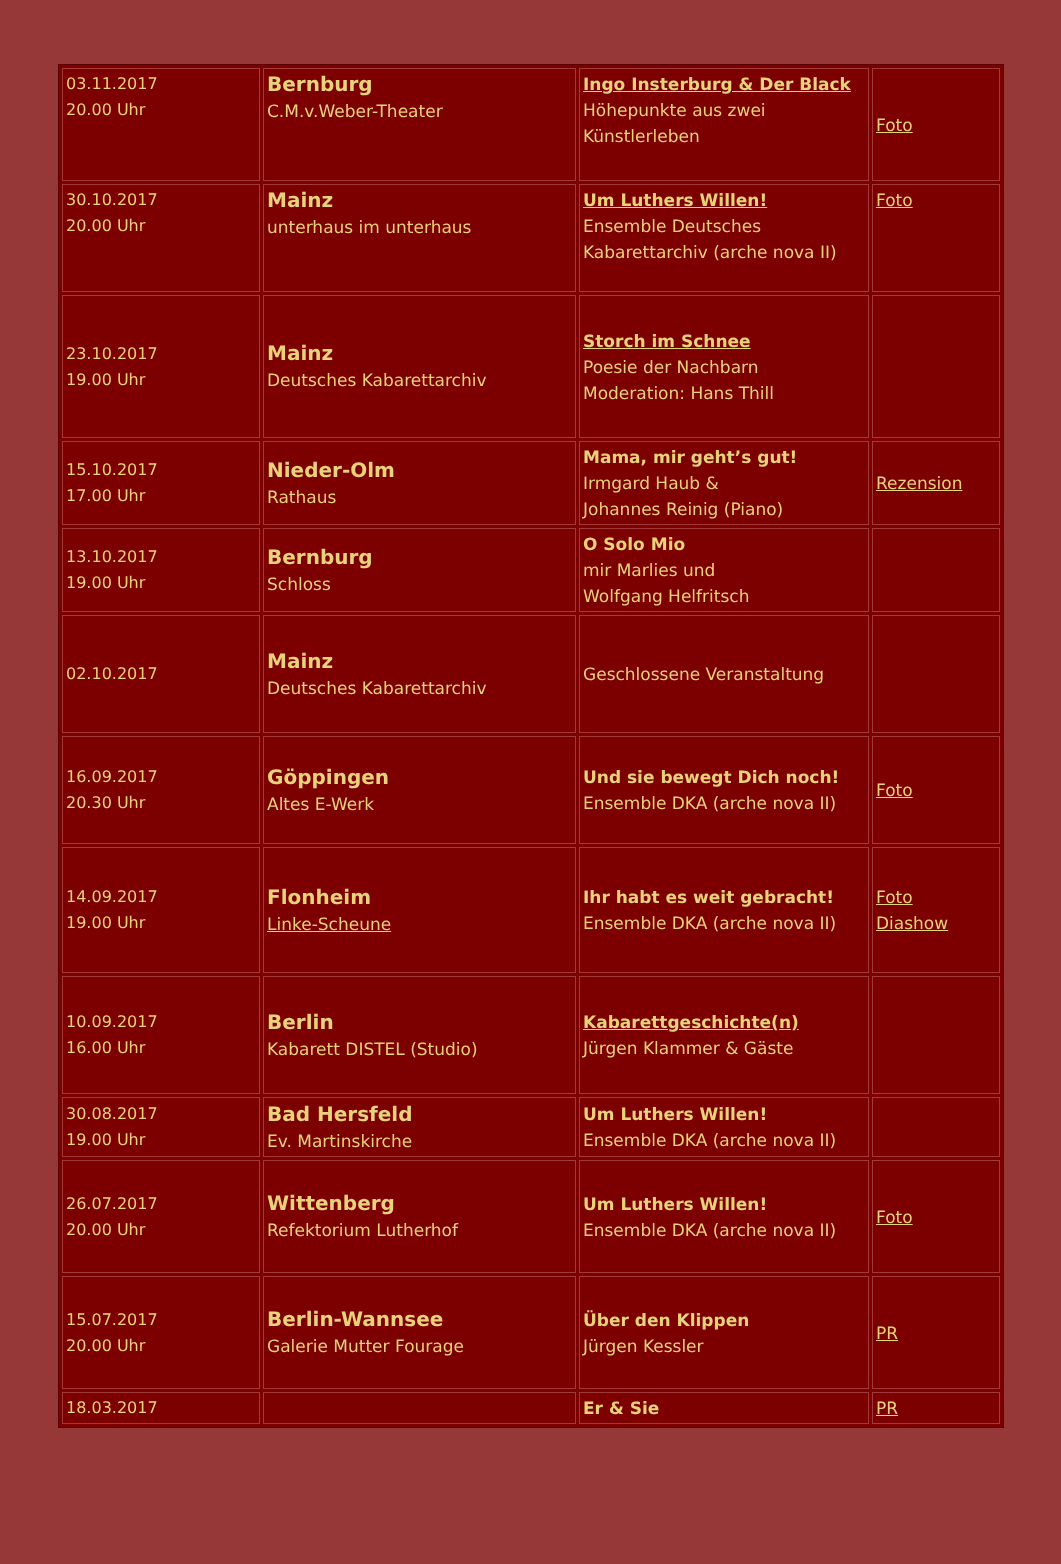| 03.11.2017 20.00 Uhr | Bernburg C.M.v.Weber-Theater | Ingo Insterburg & Der Black Höhepunkte aus zwei Künstlerleben | Foto |
| 30.10.2017 20.00 Uhr | Mainz unterhaus im unterhaus | Um Luthers Willen! Ensemble Deutsches Kabarettarchiv (arche nova II) | Foto |
| 23.10.2017 19.00 Uhr | Mainz Deutsches Kabarettarchiv | Storch im Schnee Poesie der Nachbarn Moderation: Hans Thill | |
| 15.10.2017 17.00 Uhr | Nieder-Olm Rathaus | Mama, mir geht’s gut! Irmgard Haub & Johannes Reinig (Piano) | Rezension |
| 13.10.2017 19.00 Uhr | Bernburg Schloss | O Solo Mio mir Marlies und Wolfgang Helfritsch | |
| 02.10.2017 | Mainz Deutsches Kabarettarchiv | Geschlossene Veranstaltung | |
| 16.09.2017 20.30 Uhr | Göppingen Altes E-Werk | Und sie bewegt Dich noch! Ensemble DKA (arche nova II) | Foto |
| 14.09.2017 19.00 Uhr | Flonheim Linke-Scheune | Ihr habt es weit gebracht! Ensemble DKA (arche nova II) | Foto Diashow |
| 10.09.2017 16.00 Uhr | Berlin Kabarett DISTEL (Studio) | Kabarettgeschichte(n) Jürgen Klammer & Gäste | |
| 30.08.2017 19.00 Uhr | Bad Hersfeld Ev. Martinskirche | Um Luthers Willen! Ensemble DKA (arche nova II) | |
| 26.07.2017 20.00 Uhr | Wittenberg Refektorium Lutherhof | Um Luthers Willen! Ensemble DKA (arche nova II) | Foto |
| 15.07.2017 20.00 Uhr | Berlin-Wannsee Galerie Mutter Fourage | Über den Klippen Jürgen Kessler | PR |
| 18.03.2017 | | Er & Sie | PR |